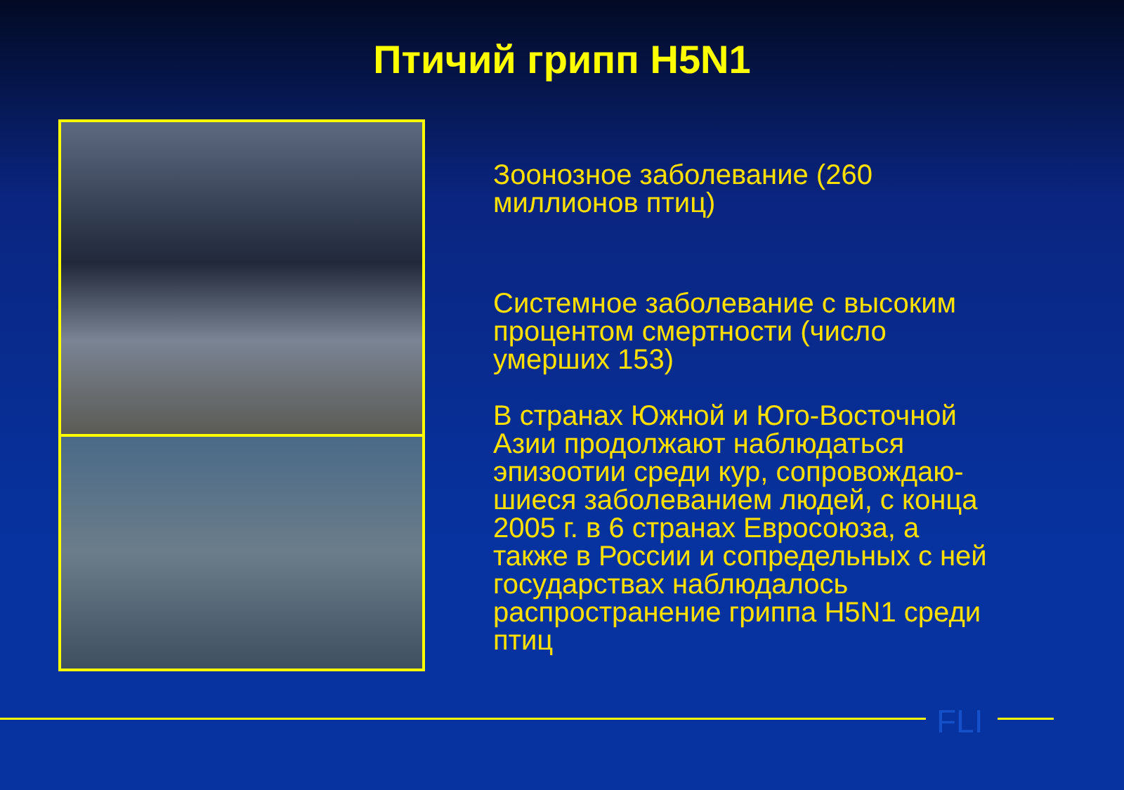Птичий грипп H5N1
Зоонозное заболевание (260 миллионов птиц)
Системное заболевание с высоким процентом смертности (число умерших 153)
В странах Южной и Юго-Восточной Азии продолжают наблюдаться эпизоотии среди кур, сопровождаю-шиеся заболеванием людей, с конца 2005 г. в 6 странах Евросоюза, а также в России и сопредельных с ней государствах наблюдалось распространение гриппа H5N1 среди птиц
FLI